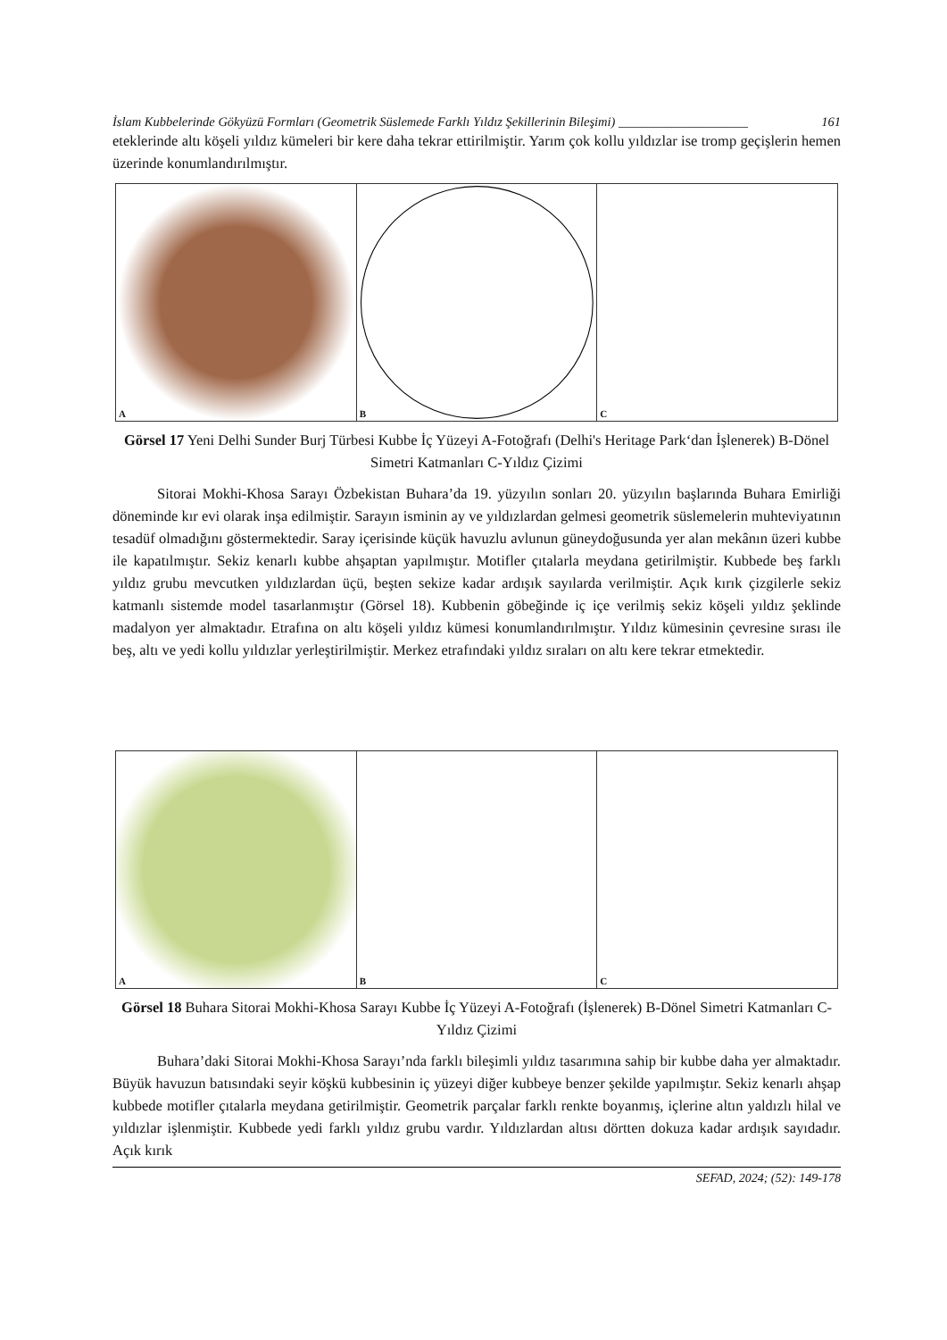İslam Kubbelerinde Gökyüzü Formları (Geometrik Süslemede Farklı Yıldız Şekillerinin Bileşimi) ____________________ 161
eteklerinde altı köşeli yıldız kümeleri bir kere daha tekrar ettirilmiştir. Yarım çok kollu yıldızlar ise tromp geçişlerin hemen üzerinde konumlandırılmıştır.
A
B
C
Görsel 17 Yeni Delhi Sunder Burj Türbesi Kubbe İç Yüzeyi A-Fotoğrafı (Delhi's Heritage Park‘dan İşlenerek) B-Dönel Simetri Katmanları C-Yıldız Çizimi
Sitorai Mokhi-Khosa Sarayı Özbekistan Buhara’da 19. yüzyılın sonları 20. yüzyılın başlarında Buhara Emirliği döneminde kır evi olarak inşa edilmiştir. Sarayın isminin ay ve yıldızlardan gelmesi geometrik süslemelerin muhteviyatının tesadüf olmadığını göstermektedir. Saray içerisinde küçük havuzlu avlunun güneydoğusunda yer alan mekânın üzeri kubbe ile kapatılmıştır. Sekiz kenarlı kubbe ahşaptan yapılmıştır. Motifler çıtalarla meydana getirilmiştir. Kubbede beş farklı yıldız grubu mevcutken yıldızlardan üçü, beşten sekize kadar ardışık sayılarda verilmiştir. Açık kırık çizgilerle sekiz katmanlı sistemde model tasarlanmıştır (Görsel 18). Kubbenin göbeğinde iç içe verilmiş sekiz köşeli yıldız şeklinde madalyon yer almaktadır. Etrafına on altı köşeli yıldız kümesi konumlandırılmıştır. Yıldız kümesinin çevresine sırası ile beş, altı ve yedi kollu yıldızlar yerleştirilmiştir. Merkez etrafındaki yıldız sıraları on altı kere tekrar etmektedir.
A
B
C
Görsel 18 Buhara Sitorai Mokhi-Khosa Sarayı Kubbe İç Yüzeyi A-Fotoğrafı (İşlenerek) B-Dönel Simetri Katmanları C-Yıldız Çizimi
Buhara’daki Sitorai Mokhi-Khosa Sarayı’nda farklı bileşimli yıldız tasarımına sahip bir kubbe daha yer almaktadır. Büyük havuzun batısındaki seyir köşkü kubbesinin iç yüzeyi diğer kubbeye benzer şekilde yapılmıştır. Sekiz kenarlı ahşap kubbede motifler çıtalarla meydana getirilmiştir. Geometrik parçalar farklı renkte boyanmış, içlerine altın yaldızlı hilal ve yıldızlar işlenmiştir. Kubbede yedi farklı yıldız grubu vardır. Yıldızlardan altısı dörtten dokuza kadar ardışık sayıdadır. Açık kırık
SEFAD, 2024; (52): 149-178